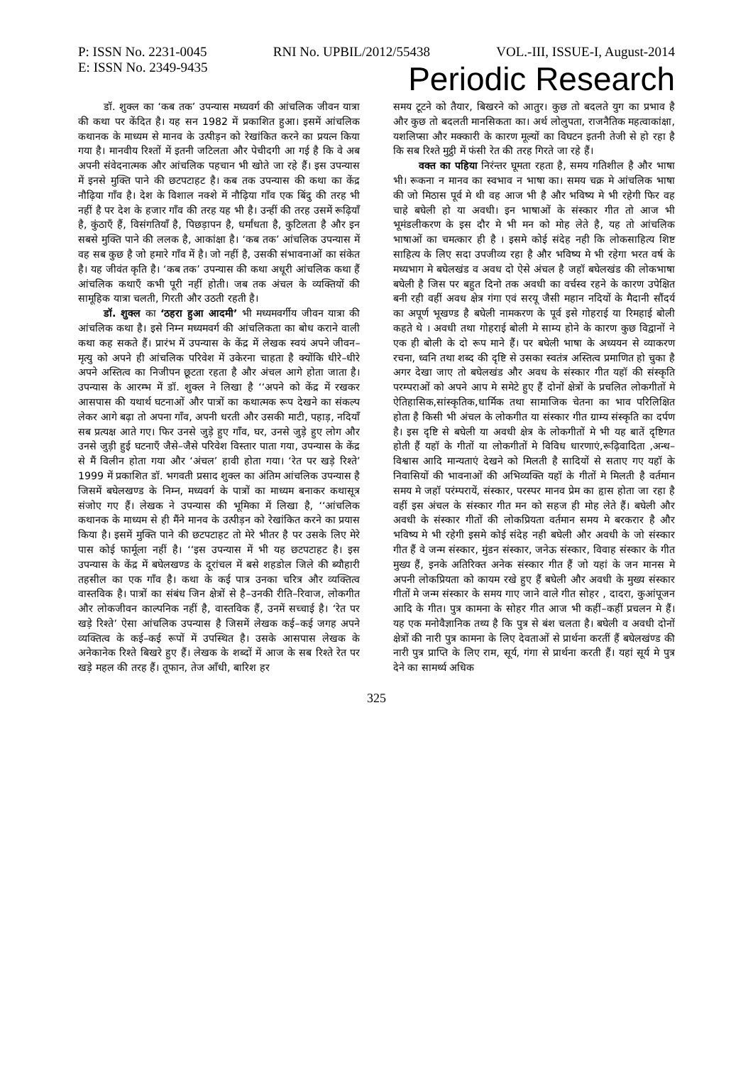P: ISSN No. 2231-0045 RNI No. UPBIL/2012/55438 VOL.-III, ISSUE-I, August-2014
E: ISSN No. 2349-9435 Periodic Research
डॉ. शुक्ल का ‘कब तक’ उपन्यास मध्यवर्ग की आंचलिक जीवन यात्रा की कथा पर केंदित है। यह सन 1982 में प्रकाशित हुआ। इसमें आंचलिक कथानक के माध्यम से मानव के उत्पीड़न को रेखांकित करने का प्रयत्न किया गया है। मानवीय रिश्तों में इतनी जटिलता और पेचीदगी आ गई है कि वे अब अपनी संवेदनात्मक और आंचलिक पहचान भी खोते जा रहे हैं। इस उपन्यास में इनसे मुक्ति पाने की छटपटाहट है। कब तक उपन्यास की कथा का केंद्र नौढ़िया गाँव है। देश के विशाल नक्शे में नौढ़िया गाँव एक बिंदु की तरह भी नहीं है पर देश के हजार गाँव की तरह यह भी है। उन्हीं की तरह उसमें रूढ़ियाँ है, कुंठाएँ हैं, विसंगतियाँ है, पिछड़ापन है, धर्मांधता है, कुटिलता है और इन सबसे मुक्ति पाने की ललक है, आकांक्षा है। ‘कब तक’ आंचलिक उपन्यास में वह सब कुछ है जो हमारे गाँव में है। जो नहीं है, उसकी संभावनाओं का संकेत है। यह जीवंत कृति है। ‘कब तक’ उपन्यास की कथा अधूरी आंचलिक कथा हैं आंचलिक कथाएँ कभी पूरी नहीं होती। जब तक अंचल के व्यक्तियों की सामूहिक यात्रा चलती, गिरती और उठती रहती है।
डॉ. शुक्ल का ‘ठहरा हुआ आदमी’ भी मध्यमवर्गीय जीवन यात्रा की आंचलिक कथा है। इसे निम्न मध्यमवर्ग की आंचलिकता का बोध कराने वाली कथा कह सकते हैं। प्रारंभ में उपन्यास के केंद्र में लेखक स्वयं अपने जीवन–मृत्यु को अपने ही आंचलिक परिवेश में उकेरना चाहता है क्योंकि धीरे–धीरे अपने अस्तित्व का निजीपन छूटता रहता है और अंचल आगे होता जाता है। उपन्यास के आरम्भ में डॉ. शुक्ल ने लिखा है ‘‘अपने को केंद्र में रखकर आसपास की यथार्थ घटनाओं और पात्रों का कथात्मक रूप देखने का संकल्प लेकर आगे बढ़ा तो अपना गाँव, अपनी धरती और उसकी माटी, पहाड़, नदियाँ सब प्रत्यक्ष आते गए। फिर उनसे जुड़े हुए गाँव, घर, उनसे जुड़े हुए लोग और उनसे जुड़ी हुई घटनाएँ जैसे–जैसे परिवेश विस्तार पाता गया, उपन्यास के केंद्र से मैं विलीन होता गया और ‘अंचल’ हावी होता गया। ‘रेत पर खड़े रिश्ते’ 1999 में प्रकाशित डॉ. भगवती प्रसाद शुक्ल का अंतिम आंचलिक उपन्यास है जिसमें बघेलखण्ड के निम्न, मध्यवर्ग के पात्रों का माध्यम बनाकर कथासूत्र संजोए गए हैं। लेखक ने उपन्यास की भूमिका में लिखा है, ‘‘आंचलिक कथानक के माध्यम से ही मैंने मानव के उत्पीड़न को रेखांकित करने का प्रयास किया है। इसमें मुक्ति पाने की छटपटाहट तो मेरे भीतर है पर उसके लिए मेरे पास कोई फार्मूला नहीं है। ‘‘इस उपन्यास में भी यह छटपटाहट है। इस उपन्यास के केंद्र में बघेलखण्ड के दूरांचल में बसे शहडोल जिले की ब्यौहारी तहसील का एक गाँव है। कथा के कई पात्र उनका चरित्र और व्यक्तित्व वास्तविक है। पात्रों का संबंध जिन क्षेत्रों से है–उनकी रीति–रिवाज, लोकगीत और लोकजीवन काल्पनिक नहीं है, वास्तविक हैं, उनमें सच्चाई है। ‘रेत पर खड़े रिश्ते’ ऐसा आंचलिक उपन्यास है जिसमें लेखक कई–कई जगह अपने व्यक्तित्व के कई–कई रूपों में उपस्थित है। उसके आसपास लेखक के अनेकानेक रिश्ते बिखरे हुए हैं। लेखक के शब्दों में आज के सब रिश्ते रेत पर खड़े महल की तरह हैं। तूफान, तेज आँधी, बारिश हर
समय टूटने को तैयार, बिखरने को आतुर। कुछ तो बदलते युग का प्रभाव है और कुछ तो बदलती मानसिकता का। अर्थ लोलुपता, राजनैतिक महत्वाकांक्षा, यशलिप्सा और मक्कारी के कारण मूल्यों का विघटन इतनी तेजी से हो रहा है कि सब रिश्ते मुट्ठी में फंसी रेत की तरह गिरते जा रहे हैं।
वक्त का पहिया निरंन्तर घूमता रहता है, समय गतिशील है और भाषा भी। रूकना न मानव का स्वभाव न भाषा का। समय चक्र मे आंचलिक भाषा की जो मिठास पूर्व मे थी वह आज भी है और भविष्य मे भी रहेगी फिर वह चाहे बघेली हो या अवधी। इन भाषाओं के संस्कार गीत तो आज भी भूमंडलीकरण के इस दौर मे भी मन को मोह लेते है, यह तो आंचलिक भाषाओं का चमत्कार ही है । इसमे कोई संदेह नही कि लोकसाहित्य शिष्ट साहित्य के लिए सदा उपजीव्य रहा है और भविष्य मे भी रहेगा भरत वर्ष के मध्यभाग मे बघेलखंड व अवध दो ऐसे अंचल है जहॉ बघेलखंड की लोकभाषा बघेली है जिस पर बहुत दिनो तक अवधी का वर्चस्व रहने के कारण उपेक्षित बनी रही वहीं अवध क्षेत्र गंगा एवं सरयू जैसी महान नदियों के मैदानी सौंदर्य का अपूर्ण भूखण्ड है बघेली नामकरण के पूर्व इसे गोहराई या रिमहाई बोली कहते थे । अवधी तथा गोहराई बोली मे साम्य होने के कारण कुछ विद्वानों ने एक ही बोली के दो रूप माने हैं। पर बघेली भाषा के अध्ययन से व्याकरण रचना, ध्वनि तथा शब्द की दृष्टि से उसका स्वतंत्र अस्तित्व प्रमाणित हो चुका है अगर देखा जाए तो बघेलखंड और अवध के संस्कार गीत यहॉ की संस्कृति परम्पराओं को अपने आप मे समेटे हुए हैं दोनों क्षेत्रों के प्रचलित लोकगीतों मे ऐतिहासिक,सांस्कृतिक,धार्मिक तथा सामाजिक चेतना का भाव परिलिक्षित होता है किसी भी अंचल के लोकगीत या संस्कार गीत ग्राम्य संस्कृति का दर्पण है। इस दृष्टि से बघेली या अवधी क्षेत्र के लोकगीतों मे भी यह बातें दृष्टिगत होती हैं यहॉ के गीतों या लोकगीतों मे विविध धारणाएं,रूढ़िवादिता ,अन्ध–विश्वास आदि मान्यताएं देखने को मिलती है सादियों से सताए गए यहॉ के निवासियों की भावनाओं की अभिव्यक्ति यहॉ के गीतों मे मिलती है वर्तमान समय मे जहॉ परंम्परायें, संस्कार, परस्पर मानव प्रेम का हृास होता जा रहा है वहीं इस अंचल के संस्कार गीत मन को सहज ही मोह लेते हैं। बघेली और अवधी के संस्कार गीतों की लोकप्रियता वर्तमान समय मे बरकरार है और भविष्य मे भी रहेगी इसमे कोई संदेह नही बघेली और अवधी के जो संस्कार गीत हैं वे जन्म संस्कार, मुंडन संस्कार, जनेऊ संस्कार, विवाह संस्कार के गीत मुख्य हैं, इनके अतिरिक्त अनेक संस्कार गीत हैं जो यहां के जन मानस मे अपनी लोकप्रियता को कायम रखे हुए हैं बघेली और अवधी के मुख्य संस्कार गीतों मे जन्म संस्कार के समय गाए जाने वाले गीत सोहर , दादरा, कुआंपूजन आदि के गीत। पुत्र कामना के सोहर गीत आज भी कहीं–कहीं प्रचलन मे हैं। यह एक मनोवैज्ञानिक तथ्य है कि पुत्र से बंश चलता है। बघेली व अवधी दोनों क्षेत्रों की नारी पुत्र कामना के लिए देवताओं से प्रार्थना करतीं हैं बघेलखंण्ड की नारी पुत्र प्राप्ति के लिए राम, सूर्य, गंगा से प्रार्थना करती हैं। यहां सूर्य मे पुत्र देने का सामर्थ्य अधिक
325